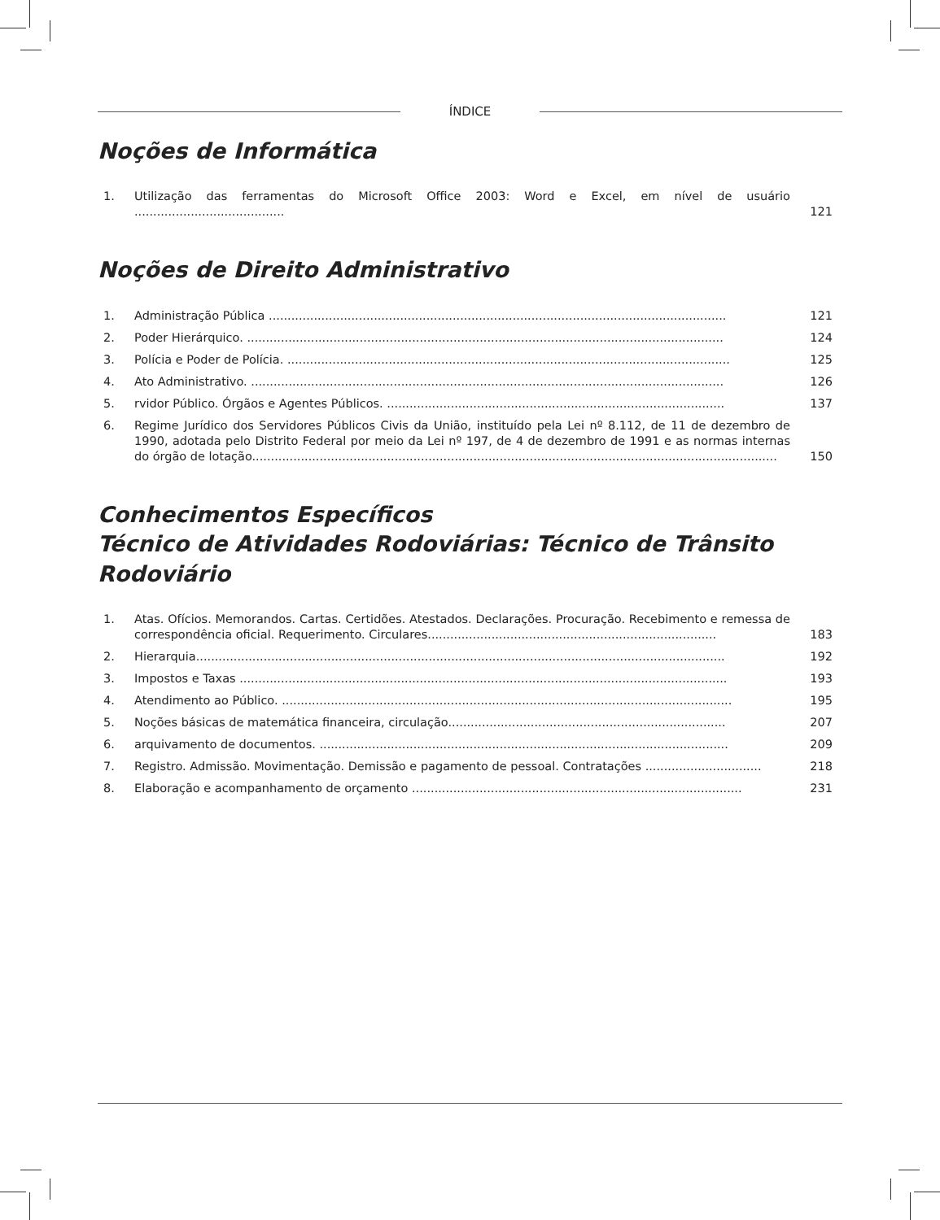ÍNDICE
Noções de Informática
1. Utilização das ferramentas do Microsoft Office 2003: Word e Excel, em nível de usuário ........................................
121
Noções de Direito Administrativo
1. Administração Pública ..........................................................................................................................
121
2. Poder Hierárquico. ...............................................................................................................................
124
3. Polícia e Poder de Polícia. ......................................................................................................................
125
4. Ato Administrativo. ..............................................................................................................................
126
5. rvidor Público. Órgãos e Agentes Públicos. ..........................................................................................
137
6. Regime Jurídico dos Servidores Públicos Civis da União, instituído pela Lei nº 8.112, de 11 de dezembro de 1990, adotada pelo Distrito Federal por meio da Lei nº 197, de 4 de dezembro de 1991 e as normas internas do órgão de lotação............................................................................................................................................
150
Conhecimentos Específicos
Técnico de Atividades Rodoviárias: Técnico de Trânsito Rodoviário
1. Atas. Ofícios. Memorandos. Cartas. Certidões. Atestados. Declarações. Procuração. Recebimento e remessa de correspondência oficial. Requerimento. Circulares.............................................................................
183
2. Hierarquia.............................................................................................................................................
192
3. Impostos e Taxas ..................................................................................................................................
193
4. Atendimento ao Público. ........................................................................................................................
195
5. Noções básicas de matemática financeira, circulação..........................................................................
207
6. arquivamento de documentos. .............................................................................................................
209
7. Registro. Admissão. Movimentação. Demissão e pagamento de pessoal. Contratações ...............................
218
8. Elaboração e acompanhamento de orçamento ........................................................................................
231